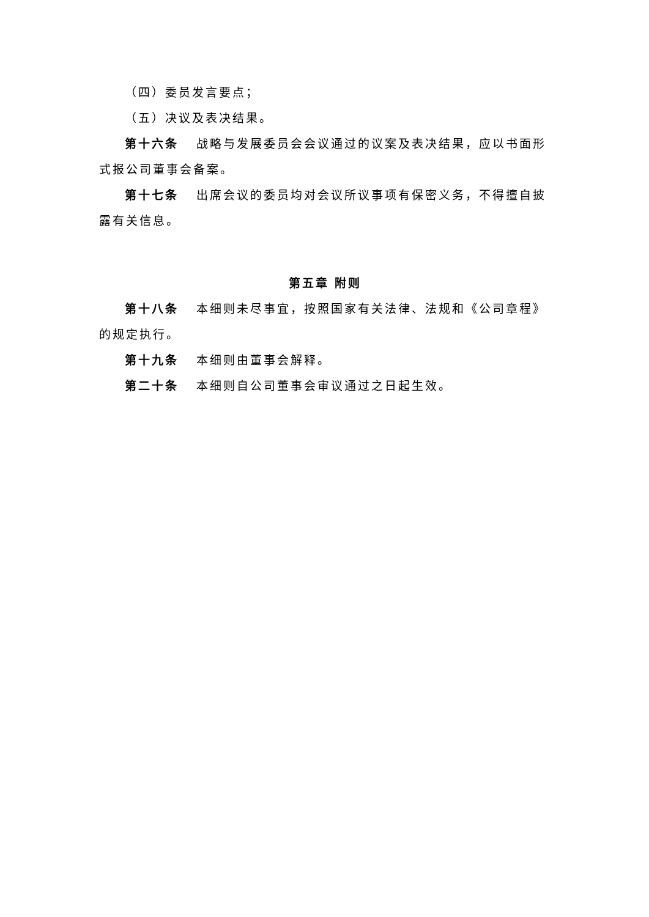（四）委员发言要点；
（五）决议及表决结果。
第十六条 战略与发展委员会会议通过的议案及表决结果，应以书面形式报公司董事会备案。
第十七条 出席会议的委员均对会议所议事项有保密义务，不得擅自披露有关信息。
第五章 附则
第十八条 本细则未尽事宜，按照国家有关法律、法规和《公司章程》的规定执行。
第十九条 本细则由董事会解释。
第二十条 本细则自公司董事会审议通过之日起生效。